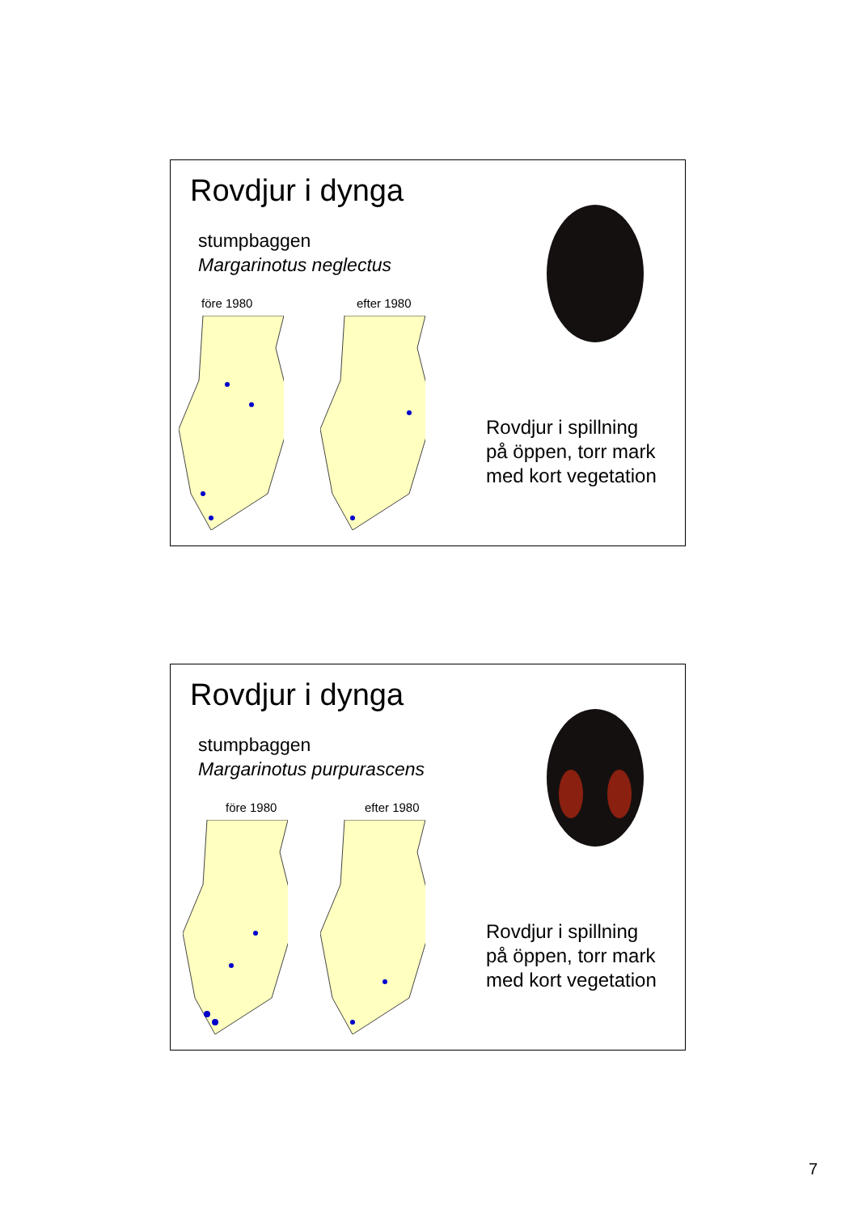Rovdjur i dynga
stumpbaggen
Margarinotus neglectus
före 1980 efter 1980
Rovdjur i spillning
på öppen, torr mark
med kort vegetation
Rovdjur i dynga
stumpbaggen
Margarinotus purpurascens
före 1980 efter 1980
Rovdjur i spillning
på öppen, torr mark
med kort vegetation
7